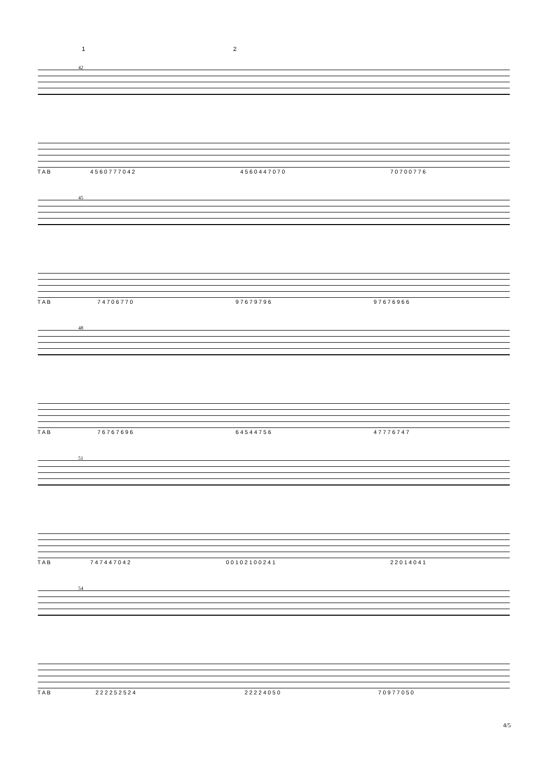1 2
42
| T A B | 4 5 6 0 7 7 7 0 4 2 | 4 5 6 0 4 4 7 0 7 0 | 7 0 7 0 0 7 7 6 |
45
| T A B | 7 4 7 0 6 7 7 0 | 9 7 6 7 9 7 9 6 | 9 7 6 7 6 9 6 6 |
48
| T A B | 7 6 7 6 7 6 9 6 | 6 4 5 4 4 7 5 6 | 4 7 7 7 6 7 4 7 |
51
| T A B | 7 4 7 4 4 7 0 4 2 | 0 0 1 0 2 1 0 0 2 4 1 | 2 2 0 1 4 0 4 1 |
54
| T A B | 2 2 2 2 5 2 5 2 4 | 2 2 2 2 4 0 5 0 | 7 0 9 7 7 0 5 0 |
4/5